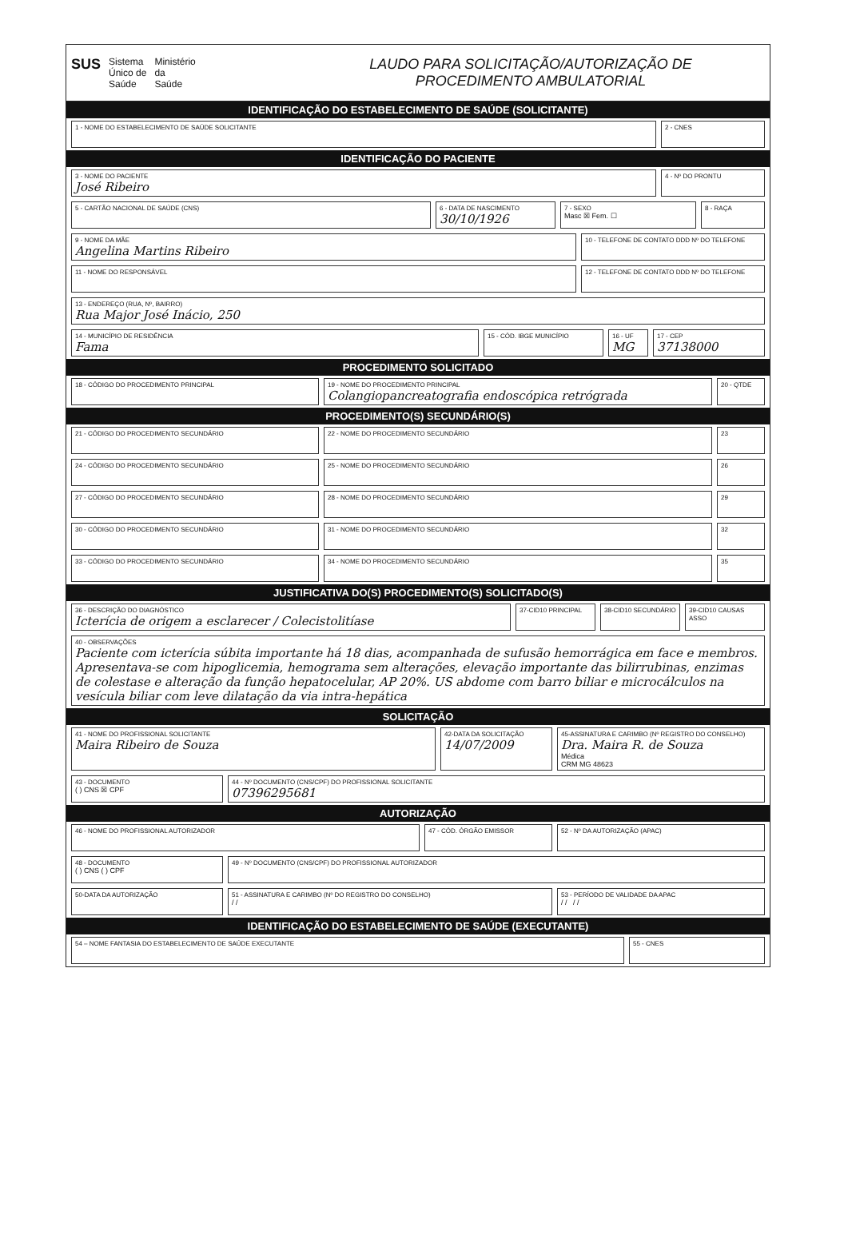SUS
Sistema
Único de
Saúde
Ministério
da
Saúde
LAUDO PARA SOLICITAÇÃO/AUTORIZAÇÃO DE
PROCEDIMENTO AMBULATORIAL
IDENTIFICAÇÃO DO ESTABELECIMENTO DE SAÚDE (SOLICITANTE)
1 - NOME DO ESTABELECIMENTO DE SAÚDE SOLICITANTE
2 - CNES
IDENTIFICAÇÃO DO PACIENTE
3 - NOME DO PACIENTE
José Ribeiro
4 - Nº DO PRONTU
5 - CARTÃO NACIONAL DE SAÚDE (CNS)
6 - DATA DE NASCIMENTO
30/10/1926
7 - SEXO
Masc ☒ Fem. ☐
8 - RAÇA
9 - NOME DA MÃE
Angelina Martins Ribeiro
10 - TELEFONE DE CONTATO DDD Nº DO TELEFONE
11 - NOME DO RESPONSÁVEL 12 - TELEFONE DE CONTATO DDD Nº DO TELEFONE
13 - ENDEREÇO (RUA, Nº, BAIRRO)
Rua Major José Inácio, 250
14 - MUNICÍPIO DE RESIDÊNCIA
Fama
15 - CÓD. IBGE MUNICÍPIO 16 - UF
MG
17 - CEP
37138000
PROCEDIMENTO SOLICITADO
18 - CÓDIGO DO PROCEDIMENTO PRINCIPAL
19 - NOME DO PROCEDIMENTO PRINCIPAL
Colangiopancreatografia endoscópica retrógrada
20 - QTDE
PROCEDIMENTO(S) SECUNDÁRIO(S)
21 - CÓDIGO DO PROCEDIMENTO SECUNDÁRIO
22 - NOME DO PROCEDIMENTO SECUNDÁRIO
23
24 - CÓDIGO DO PROCEDIMENTO SECUNDÁRIO
25 - NOME DO PROCEDIMENTO SECUNDÁRIO
26
27 - CÓDIGO DO PROCEDIMENTO SECUNDÁRIO
28 - NOME DO PROCEDIMENTO SECUNDÁRIO
29
30 - CÓDIGO DO PROCEDIMENTO SECUNDÁRIO
31 - NOME DO PROCEDIMENTO SECUNDÁRIO
32
33 - CÓDIGO DO PROCEDIMENTO SECUNDÁRIO
34 - NOME DO PROCEDIMENTO SECUNDÁRIO
35
JUSTIFICATIVA DO(S) PROCEDIMENTO(S) SOLICITADO(S)
36 - DESCRIÇÃO DO DIAGNÓSTICO
Icterícia de origem a esclarecer / Colecistolitíase
37-CID10 PRINCIPAL 38-CID10 SECUNDÁRIO 39-CID10 CAUSAS ASSO
40 - OBSERVAÇÕES
Paciente com icterícia súbita importante há 18 dias, acompanhada de sufusão hemorrágica em face e membros. Apresentava-se com hipoglicemia, hemograma sem alterações, elevação importante das bilirrubinas, enzimas de colestase e alteração da função hepatocelular, AP 20%. US abdome com barro biliar e microcálculos na vesícula biliar com leve dilatação da via intra-hepática
SOLICITAÇÃO
41 - NOME DO PROFISSIONAL SOLICITANTE
Maira Ribeiro de Souza
42-DATA DA SOLICITAÇÃO
14/07/2009
45-ASSINATURA E CARIMBO (Nº REGISTRO DO CONSELHO)
Dra. Maira R. de Souza
Médica
CRM MG 48623
43 - DOCUMENTO
( ) CNS ☒ CPF
44 - Nº DOCUMENTO (CNS/CPF) DO PROFISSIONAL SOLICITANTE
07396295681
AUTORIZAÇÃO
46 - NOME DO PROFISSIONAL AUTORIZADOR
47 - CÓD. ÓRGÃO EMISSOR 52 - Nº DA AUTORIZAÇÃO (APAC)
48 - DOCUMENTO
( ) CNS ( ) CPF
49 - Nº DOCUMENTO (CNS/CPF) DO PROFISSIONAL AUTORIZADOR
50-DATA DA AUTORIZAÇÃO 51 - ASSINATURA E CARIMBO (Nº DO REGISTRO DO CONSELHO)
/ /
53 - PERÍODO DE VALIDADE DA APAC
/ / / /
IDENTIFICAÇÃO DO ESTABELECIMENTO DE SAÚDE (EXECUTANTE)
54 – NOME FANTASIA DO ESTABELECIMENTO DE SAÚDE EXECUTANTE
55 - CNES